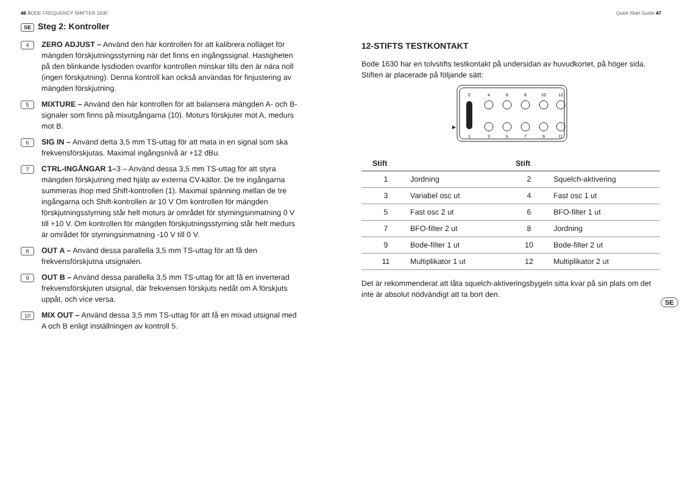46 BODE FREQUENCY SHIFTER 1630 Quick Start Guide 47
SE Steg 2: Kontroller
4
ZERO ADJUST – Använd den här kontrollen för att kalibrera nolläget för mängden förskjutningsstyrning när det finns en ingångssignal. Hastigheten på den blinkande lysdioden ovanför kontrollen minskar tills den är nära noll (ingen förskjutning). Denna kontroll kan också användas för finjustering av mängden förskjutning.
5
MIXTURE – Använd den här kontrollen för att balansera mängden A- och B-signaler som finns på mixutgångarna (10). Moturs förskjuter mot A, medurs mot B.
6
SIG IN – Använd detta 3,5 mm TS-uttag för att mata in en signal som ska frekvensförskjutas. Maximal ingångsnivå är +12 dBu.
7
CTRL-INGÅNGAR 1–3 – Använd dessa 3,5 mm TS-uttag för att styra mängden förskjutning med hjälp av externa CV-källor. De tre ingångarna summeras ihop med Shift-kontrollen (1). Maximal spänning mellan de tre ingångarna och Shift-kontrollen är 10 V Om kontrollen för mängden förskjutningsstyrning står helt moturs är området för styrningsinmatning 0 V till +10 V. Om kontrollen för mängden förskjutningsstyrning står helt medurs är området för styrningsinmatning -10 V till 0 V.
8
OUT A – Använd dessa parallella 3,5 mm TS-uttag för att få den frekvensförskjutna utsignalen.
9
OUT B – Använd dessa parallella 3,5 mm TS-uttag för att få en inverterad frekvensförskjuten utsignal, där frekvensen förskjuts nedåt om A förskjuts uppåt, och vice versa.
10
MIX OUT – Använd dessa 3,5 mm TS-uttag för att få en mixad utsignal med A och B enligt inställningen av kontroll 5.
12-STIFTS TESTKONTAKT
Bode 1630 har en tolvstifts testkontakt på undersidan av huvudkortet, på höger sida. Stiften är placerade på följande sätt:
2
4
6
8
10
12
1
3
5
7
9
11
| Stift | | Stift | |
| --- | --- | --- | --- |
| 1 | Jordning | 2 | Squelch-aktivering |
| 3 | Variabel osc ut | 4 | Fast osc 1 ut |
| 5 | Fast osc 2 ut | 6 | BFO-filter 1 ut |
| 7 | BFO-filter 2 ut | 8 | Jordning |
| 9 | Bode-filter 1 ut | 10 | Bode-filter 2 ut |
| 11 | Multiplikator 1 ut | 12 | Multiplikator 2 ut |
Det är rekommenderat att låta squelch-aktiveringsbygeln sitta kvar på sin plats om det inte är absolut nödvändigt att ta bort den.
SE